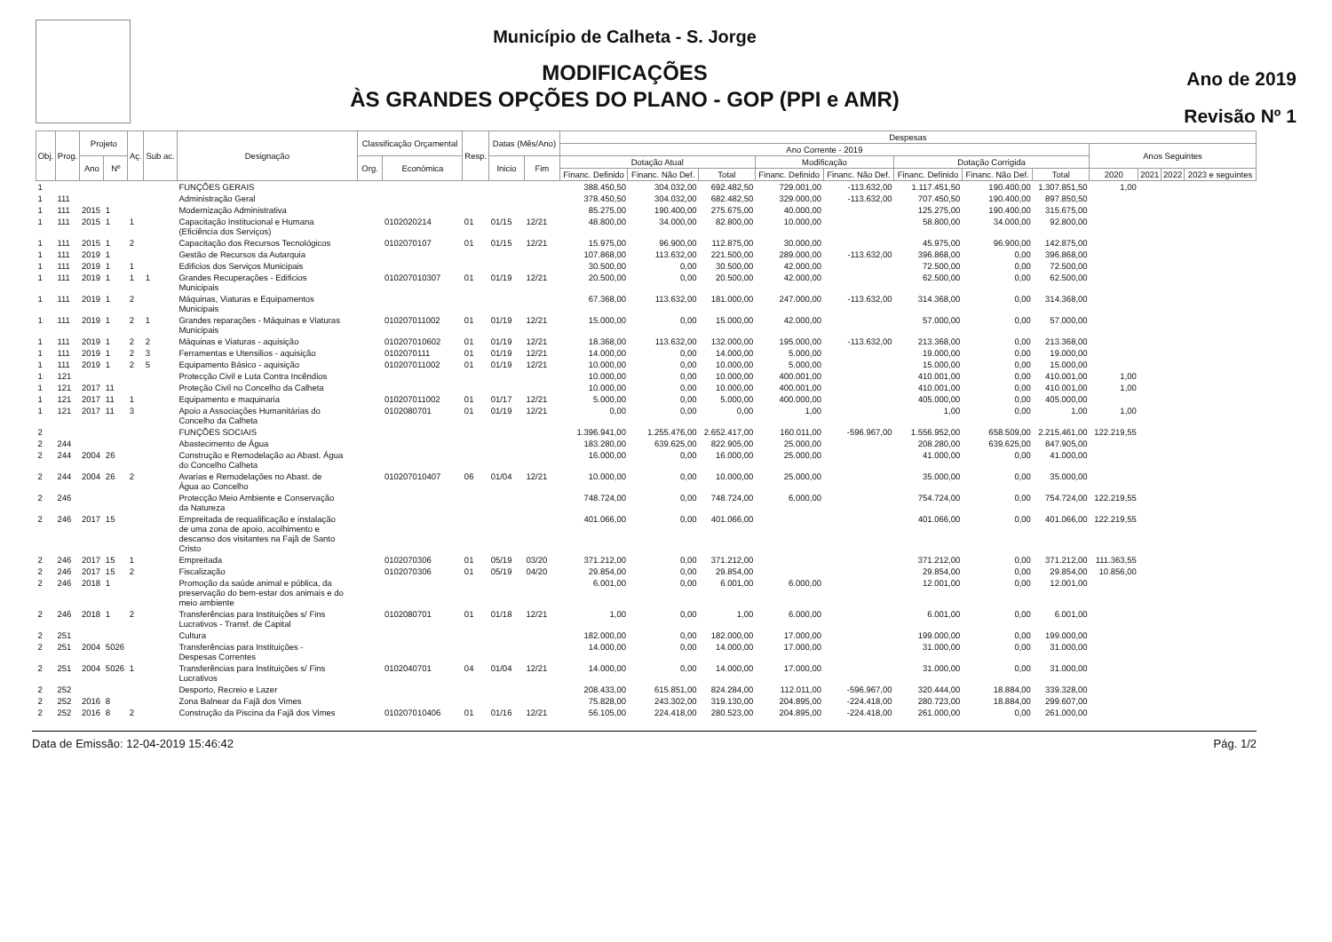Município de Calheta - S. Jorge
MODIFICAÇÕES
ÀS GRANDES OPÇÕES DO PLANO - GOP (PPI e AMR)
Ano de 2019
Revisão Nº 1
| Obj. | Prog. | Projeto | | Aç. | Sub ac. | Designação | Classificação Orçamental | | Resp. | Datas (Mês/Ano) | | Despesas | | | | | | | | | | | |
| --- | --- | --- | --- | --- | --- | --- | --- | --- | --- | --- | --- | --- | --- | --- | --- | --- | --- | --- | --- | --- | --- | --- | --- |
| | | | | | | | | | | | | Ano Corrente - 2019 | | | | | | | | Anos Seguintes | | | |
| | | Ano | Nº | | | | Org. | Económica | | Inicio | Fim | Dotação Atual | | | Modificação | | Dotação Corrigida | | | | | | |
| | | | | | | | | | | | | Financ. Definido | Financ. Não Def. | Total | Financ. Definido | Financ. Não Def. | Financ. Definido | Financ. Não Def. | Total | 2020 | 2021 | 2022 | 2023 e seguintes |
| 1 | | | | | | FUNÇÕES GERAIS | | | | | | 388.450,50 | 304.032,00 | 692.482,50 | 729.001,00 | -113.632,00 | 1.117.451,50 | 190.400,00 | 1.307.851,50 | 1,00 | | | |
| 1 | 111 | | | | | Administração Geral | | | | | | 378.450,50 | 304.032,00 | 682.482,50 | 329.000,00 | -113.632,00 | 707.450,50 | 190.400,00 | 897.850,50 | | | | |
| 1 | 111 | 2015 | 1 | | | Modernização Administrativa | | | | | | 85.275,00 | 190.400,00 | 275.675,00 | 40.000,00 | | 125.275,00 | 190.400,00 | 315.675,00 | | | | |
| 1 | 111 | 2015 | 1 | 1 | | Capacitação Institucional e Humana (Eficiência dos Serviços) | | 0102020214 | 01 | 01/15 | 12/21 | 48.800,00 | 34.000,00 | 82.800,00 | 10.000,00 | | 58.800,00 | 34.000,00 | 92.800,00 | | | | |
| 1 | 111 | 2015 | 1 | 2 | | Capacitação dos Recursos Tecnológicos | | 0102070107 | 01 | 01/15 | 12/21 | 15.975,00 | 96.900,00 | 112.875,00 | 30.000,00 | | 45.975,00 | 96.900,00 | 142.875,00 | | | | |
| 1 | 111 | 2019 | 1 | | | Gestão de Recursos da Autarquia | | | | | | 107.868,00 | 113.632,00 | 221.500,00 | 289.000,00 | -113.632,00 | 396.868,00 | 0,00 | 396.868,00 | | | | |
| 1 | 111 | 2019 | 1 | 1 | | Edificios dos Serviços Municipais | | | | | | 30.500,00 | 0,00 | 30.500,00 | 42.000,00 | | 72.500,00 | 0,00 | 72.500,00 | | | | |
| 1 | 111 | 2019 | 1 | 1 | 1 | Grandes Recuperações - Edificios Municipais | | 010207010307 | 01 | 01/19 | 12/21 | 20.500,00 | 0,00 | 20.500,00 | 42.000,00 | | 62.500,00 | 0,00 | 62.500,00 | | | | |
| 1 | 111 | 2019 | 1 | 2 | | Máquinas, Viaturas e Equipamentos Municipais | | | | | | 67.368,00 | 113.632,00 | 181.000,00 | 247.000,00 | -113.632,00 | 314.368,00 | 0,00 | 314.368,00 | | | | |
| 1 | 111 | 2019 | 1 | 2 | 1 | Grandes reparações - Máquinas e Viaturas Municipais | | 010207011002 | 01 | 01/19 | 12/21 | 15.000,00 | 0,00 | 15.000,00 | 42.000,00 | | 57.000,00 | 0,00 | 57.000,00 | | | | |
| 1 | 111 | 2019 | 1 | 2 | 2 | Máquinas e Viaturas - aquisição | | 010207010602 | 01 | 01/19 | 12/21 | 18.368,00 | 113.632,00 | 132.000,00 | 195.000,00 | -113.632,00 | 213.368,00 | 0,00 | 213.368,00 | | | | |
| 1 | 111 | 2019 | 1 | 2 | 3 | Ferramentas e Utensilios - aquisição | | 0102070111 | 01 | 01/19 | 12/21 | 14.000,00 | 0,00 | 14.000,00 | 5.000,00 | | 19.000,00 | 0,00 | 19.000,00 | | | | |
| 1 | 111 | 2019 | 1 | 2 | 5 | Equipamento Básico - aquisição | | 010207011002 | 01 | 01/19 | 12/21 | 10.000,00 | 0,00 | 10.000,00 | 5.000,00 | | 15.000,00 | 0,00 | 15.000,00 | | | | |
| 1 | 121 | | | | | Protecção Civil e Luta Contra Incêndios | | | | | | 10.000,00 | 0,00 | 10.000,00 | 400.001,00 | | 410.001,00 | 0,00 | 410.001,00 | 1,00 | | | |
| 1 | 121 | 2017 | 11 | | | Proteção Civil no Concelho da Calheta | | | | | | 10.000,00 | 0,00 | 10.000,00 | 400.001,00 | | 410.001,00 | 0,00 | 410.001,00 | 1,00 | | | |
| 1 | 121 | 2017 | 11 | 1 | | Equipamento e maquinaria | | 010207011002 | 01 | 01/17 | 12/21 | 5.000,00 | 0,00 | 5.000,00 | 400.000,00 | | 405.000,00 | 0,00 | 405.000,00 | | | | |
| 1 | 121 | 2017 | 11 | 3 | | Apoio a Associações Humanitárias do Concelho da Calheta | | 0102080701 | 01 | 01/19 | 12/21 | 0,00 | 0,00 | 0,00 | 1,00 | | 1,00 | 0,00 | 1,00 | 1,00 | | | |
| 2 | | | | | | FUNÇÕES SOCIAIS | | | | | | 1.396.941,00 | 1.255.476,00 | 2.652.417,00 | 160.011,00 | -596.967,00 | 1.556.952,00 | 658.509,00 | 2.215.461,00 | 122.219,55 | | | |
| 2 | 244 | | | | | Abastecimento de Água | | | | | | 183.280,00 | 639.625,00 | 822.905,00 | 25.000,00 | | 208.280,00 | 639.625,00 | 847.905,00 | | | | |
| 2 | 244 | 2004 | 26 | | | Construção e Remodelação ao Abast. Água do Concelho Calheta | | | | | | 16.000,00 | 0,00 | 16.000,00 | 25.000,00 | | 41.000,00 | 0,00 | 41.000,00 | | | | |
| 2 | 244 | 2004 | 26 | 2 | | Avarias e Remodelações no Abast. de Água ao Concelho | | 010207010407 | 06 | 01/04 | 12/21 | 10.000,00 | 0,00 | 10.000,00 | 25.000,00 | | 35.000,00 | 0,00 | 35.000,00 | | | | |
| 2 | 246 | | | | | Protecção Meio Ambiente e Conservação da Natureza | | | | | | 748.724,00 | 0,00 | 748.724,00 | 6.000,00 | | 754.724,00 | 0,00 | 754.724,00 | 122.219,55 | | | |
| 2 | 246 | 2017 | 15 | | | Empreitada de requalificação e instalação de uma zona de apoio, acolhimento e descanso dos visitantes na Fajã de Santo Cristo | | | | | | 401.066,00 | 0,00 | 401.066,00 | | | 401.066,00 | 0,00 | 401.066,00 | 122.219,55 | | | |
| 2 | 246 | 2017 | 15 | 1 | | Empreitada | | 0102070306 | 01 | 05/19 | 03/20 | 371.212,00 | 0,00 | 371.212,00 | | | 371.212,00 | 0,00 | 371.212,00 | 111.363,55 | | | |
| 2 | 246 | 2017 | 15 | 2 | | Fiscalização | | 0102070306 | 01 | 05/19 | 04/20 | 29.854,00 | 0,00 | 29.854,00 | | | 29.854,00 | 0,00 | 29.854,00 | 10.856,00 | | | |
| 2 | 246 | 2018 | 1 | | | Promoção da saúde animal e pública, da preservação do bem-estar dos animais e do meio ambiente | | | | | | 6.001,00 | 0,00 | 6.001,00 | 6.000,00 | | 12.001,00 | 0,00 | 12.001,00 | | | | |
| 2 | 246 | 2018 | 1 | 2 | | Transferências para Instituições s/ Fins Lucrativos - Transf. de Capital | | 0102080701 | 01 | 01/18 | 12/21 | 1,00 | 0,00 | 1,00 | 6.000,00 | | 6.001,00 | 0,00 | 6.001,00 | | | | |
| 2 | 251 | | | | | Cultura | | | | | | 182.000,00 | 0,00 | 182.000,00 | 17.000,00 | | 199.000,00 | 0,00 | 199.000,00 | | | | |
| 2 | 251 | 2004 | 5026 | | | Transferências para Instituições - Despesas Correntes | | | | | | 14.000,00 | 0,00 | 14.000,00 | 17.000,00 | | 31.000,00 | 0,00 | 31.000,00 | | | | |
| 2 | 251 | 2004 | 5026 | 1 | | Transferências para Instituições s/ Fins Lucrativos | | 0102040701 | 04 | 01/04 | 12/21 | 14.000,00 | 0,00 | 14.000,00 | 17.000,00 | | 31.000,00 | 0,00 | 31.000,00 | | | | |
| 2 | 252 | | | | | Desporto, Recreio e Lazer | | | | | | 208.433,00 | 615.851,00 | 824.284,00 | 112.011,00 | -596.967,00 | 320.444,00 | 18.884,00 | 339.328,00 | | | | |
| 2 | 252 | 2016 | 8 | | | Zona Balnear da Fajã dos Vimes | | | | | | 75.828,00 | 243.302,00 | 319.130,00 | 204.895,00 | -224.418,00 | 280.723,00 | 18.884,00 | 299.607,00 | | | | |
| 2 | 252 | 2016 | 8 | 2 | | Construção da Piscina da Fajã dos Vimes | | 010207010406 | 01 | 01/16 | 12/21 | 56.105,00 | 224.418,00 | 280.523,00 | 204.895,00 | -224.418,00 | 261.000,00 | 0,00 | 261.000,00 | | | | |
Data de Emissão: 12-04-2019 15:46:42 Pág. 1/2